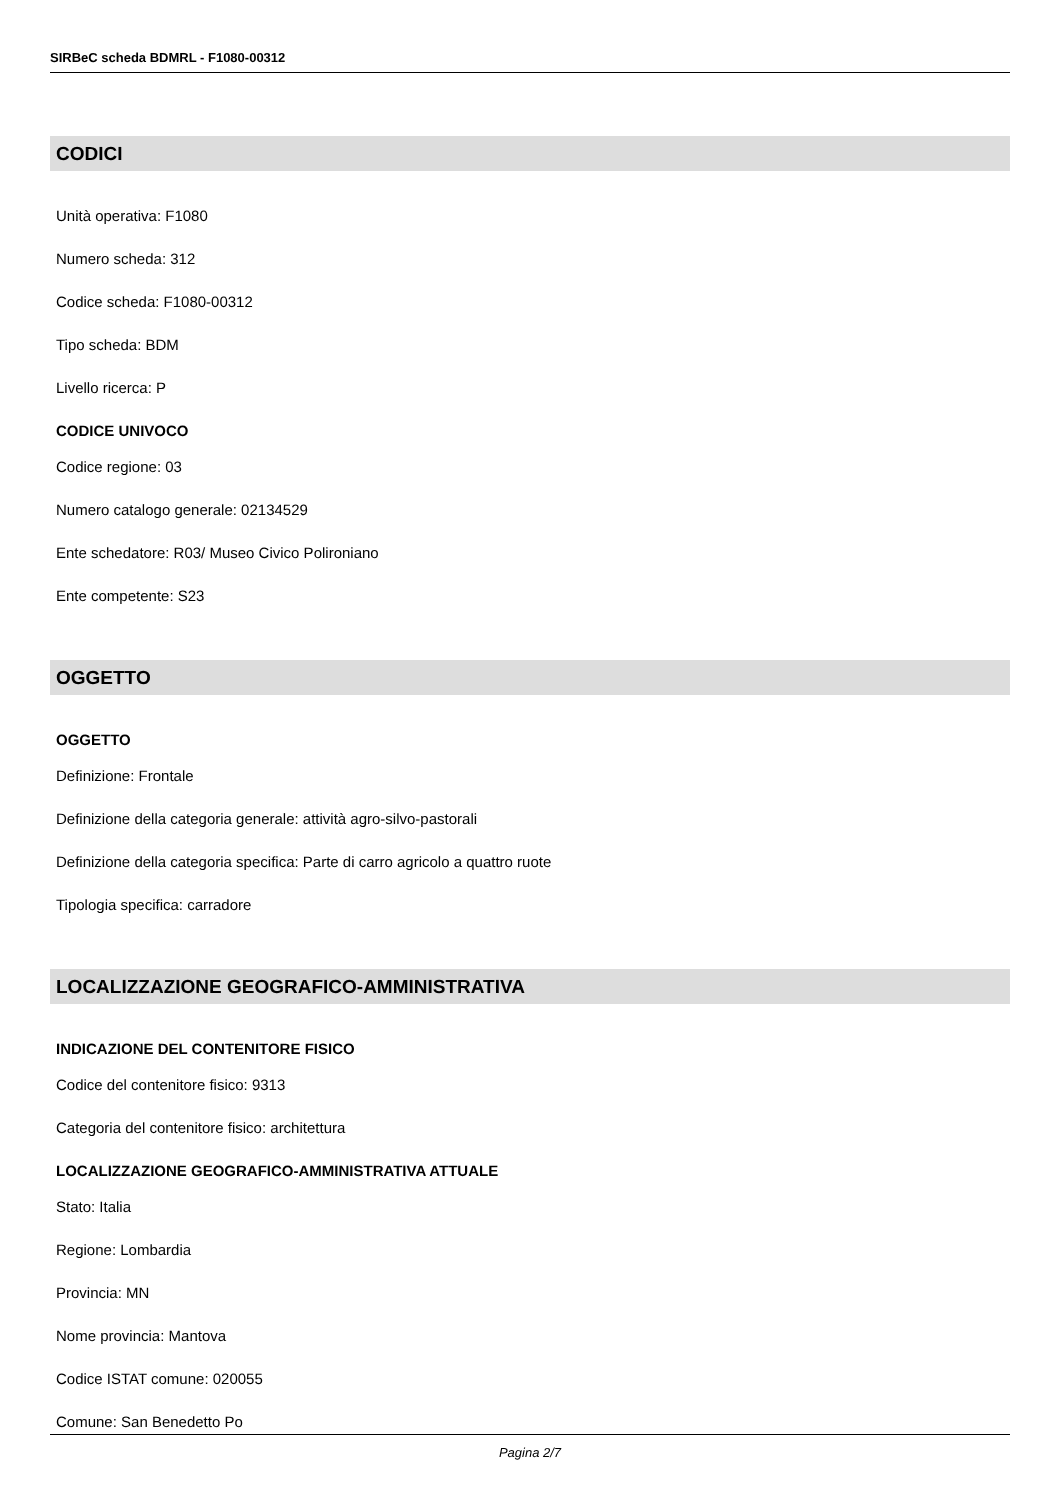SIRBeC scheda BDMRL - F1080-00312
CODICI
Unità operativa: F1080
Numero scheda: 312
Codice scheda: F1080-00312
Tipo scheda: BDM
Livello ricerca: P
CODICE UNIVOCO
Codice regione: 03
Numero catalogo generale: 02134529
Ente schedatore: R03/ Museo Civico Polironiano
Ente competente: S23
OGGETTO
OGGETTO
Definizione: Frontale
Definizione della categoria generale: attività agro-silvo-pastorali
Definizione della categoria specifica: Parte di carro agricolo a quattro ruote
Tipologia specifica: carradore
LOCALIZZAZIONE GEOGRAFICO-AMMINISTRATIVA
INDICAZIONE DEL CONTENITORE FISICO
Codice del contenitore fisico: 9313
Categoria del contenitore fisico: architettura
LOCALIZZAZIONE GEOGRAFICO-AMMINISTRATIVA ATTUALE
Stato: Italia
Regione: Lombardia
Provincia: MN
Nome provincia: Mantova
Codice ISTAT comune: 020055
Comune: San Benedetto Po
Pagina 2/7